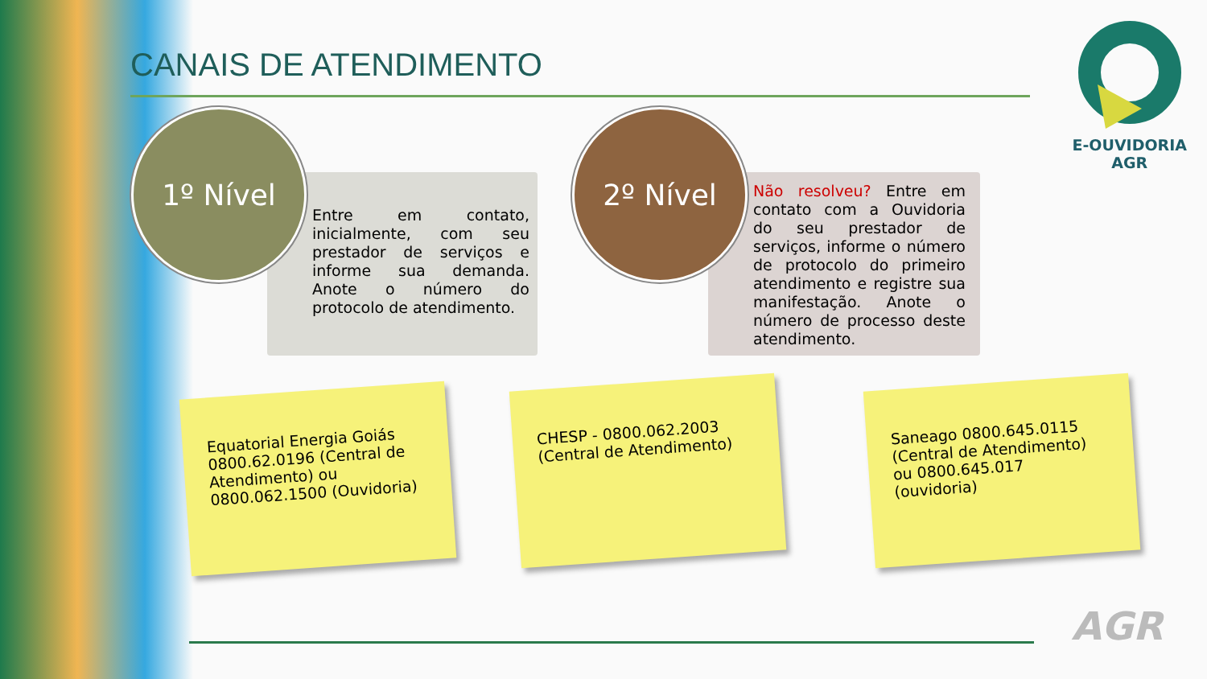CANAIS DE ATENDIMENTO
Entre em contato, inicialmente, com seu prestador de serviços e informe sua demanda. Anote o número do protocolo de atendimento.
1º Nível
Não resolveu? Entre em contato com a Ouvidoria do seu prestador de serviços, informe o número de protocolo do primeiro atendimento e registre sua manifestação. Anote o número de processo deste atendimento.
2º Nível
Equatorial Energia Goiás 0800.62.0196 (Central de Atendimento) ou 0800.062.1500 (Ouvidoria)
CHESP - 0800.062.2003 (Central de Atendimento)
Saneago 0800.645.0115 (Central de Atendimento) ou 0800.645.017 (ouvidoria)
E-OUVIDORIA
AGR
AGR